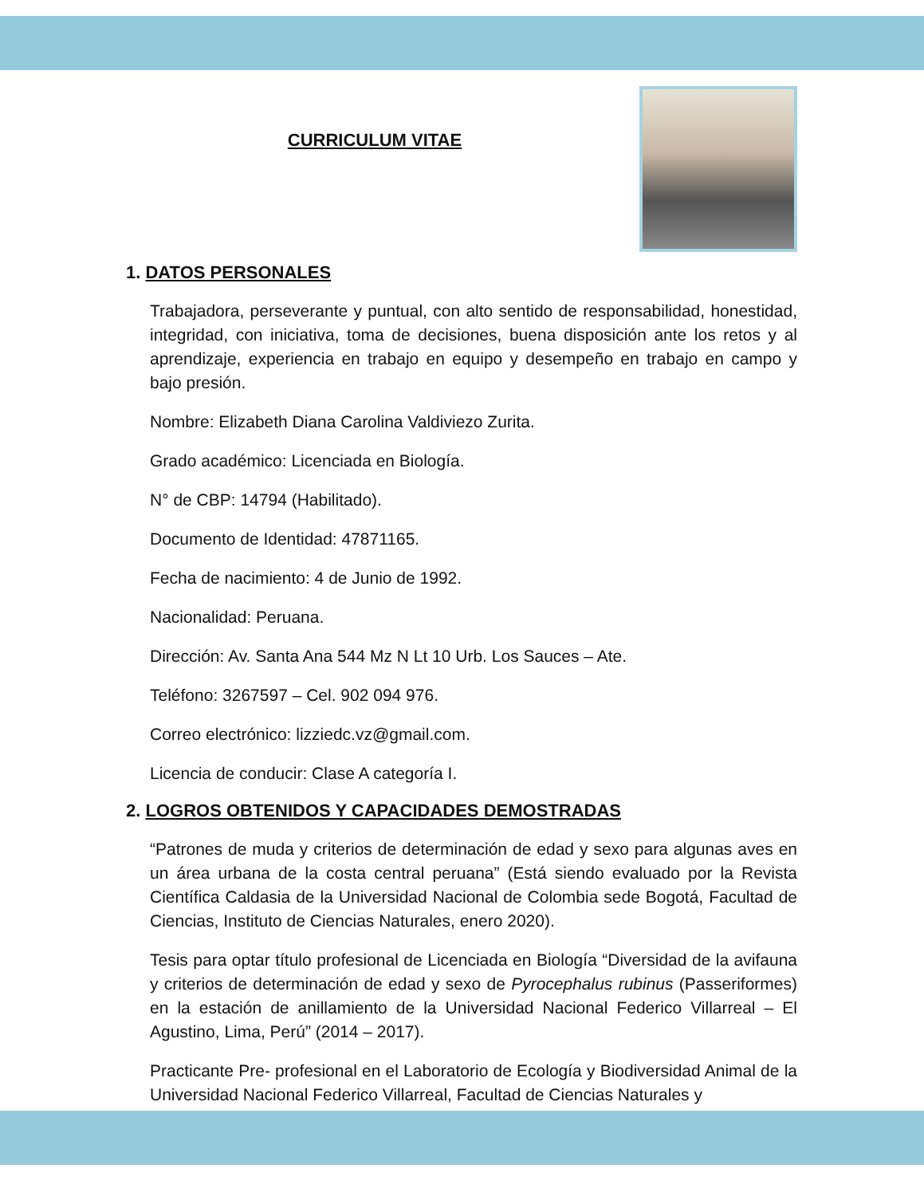CURRICULUM VITAE
1. DATOS PERSONALES
Trabajadora, perseverante y puntual, con alto sentido de responsabilidad, honestidad, integridad, con iniciativa, toma de decisiones, buena disposición ante los retos y al aprendizaje, experiencia en trabajo en equipo y desempeño en trabajo en campo y bajo presión.
Nombre: Elizabeth Diana Carolina Valdiviezo Zurita.
Grado académico: Licenciada en Biología.
N° de CBP: 14794 (Habilitado).
Documento de Identidad: 47871165.
Fecha de nacimiento: 4 de Junio de 1992.
Nacionalidad: Peruana.
Dirección: Av. Santa Ana 544 Mz N Lt 10 Urb. Los Sauces – Ate.
Teléfono: 3267597 – Cel. 902 094 976.
Correo electrónico: lizziedc.vz@gmail.com.
Licencia de conducir: Clase A categoría I.
2. LOGROS OBTENIDOS Y CAPACIDADES DEMOSTRADAS
“Patrones de muda y criterios de determinación de edad y sexo para algunas aves en un área urbana de la costa central peruana” (Está siendo evaluado por la Revista Científica Caldasia de la Universidad Nacional de Colombia sede Bogotá, Facultad de Ciencias, Instituto de Ciencias Naturales, enero 2020).
Tesis para optar título profesional de Licenciada en Biología “Diversidad de la avifauna y criterios de determinación de edad y sexo de Pyrocephalus rubinus (Passeriformes) en la estación de anillamiento de la Universidad Nacional Federico Villarreal – El Agustino, Lima, Perú” (2014 – 2017).
Practicante Pre- profesional en el Laboratorio de Ecología y Biodiversidad Animal de la Universidad Nacional Federico Villarreal, Facultad de Ciencias Naturales y